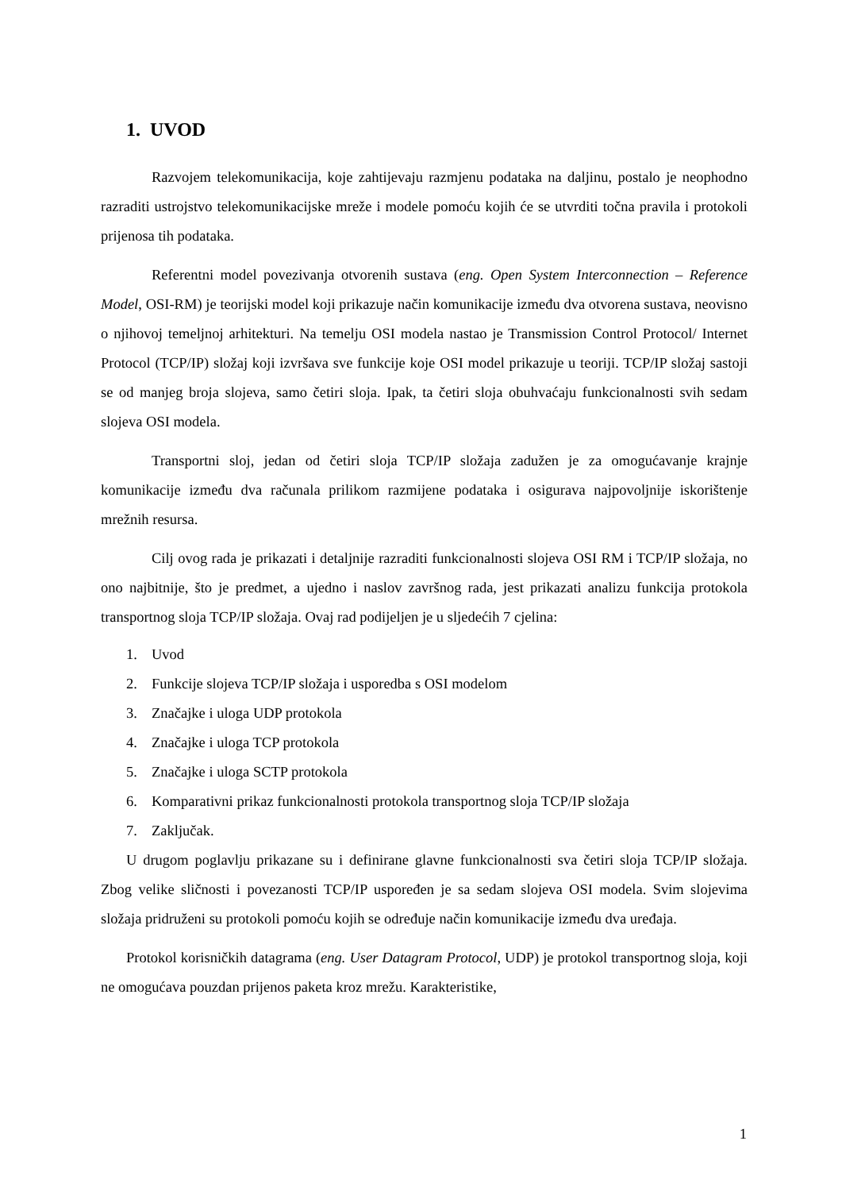1. UVOD
Razvojem telekomunikacija, koje zahtijevaju razmjenu podataka na daljinu, postalo je neophodno razraditi ustrojstvo telekomunikacijske mreže i modele pomoću kojih će se utvrditi točna pravila i protokoli prijenosa tih podataka.
Referentni model povezivanja otvorenih sustava (eng. Open System Interconnection – Reference Model, OSI-RM) je teorijski model koji prikazuje način komunikacije između dva otvorena sustava, neovisno o njihovoj temeljnoj arhitekturi. Na temelju OSI modela nastao je Transmission Control Protocol/ Internet Protocol (TCP/IP) složaj koji izvršava sve funkcije koje OSI model prikazuje u teoriji. TCP/IP složaj sastoji se od manjeg broja slojeva, samo četiri sloja. Ipak, ta četiri sloja obuhvaćaju funkcionalnosti svih sedam slojeva OSI modela.
Transportni sloj, jedan od četiri sloja TCP/IP složaja zadužen je za omogućavanje krajnje komunikacije između dva računala prilikom razmijene podataka i osigurava najpovoljnije iskorištenje mrežnih resursa.
Cilj ovog rada je prikazati i detaljnije razraditi funkcionalnosti slojeva OSI RM i TCP/IP složaja, no ono najbitnije, što je predmet, a ujedno i naslov završnog rada, jest prikazati analizu funkcija protokola transportnog sloja TCP/IP složaja. Ovaj rad podijeljen je u sljedećih 7 cjelina:
1. Uvod
2. Funkcije slojeva TCP/IP složaja i usporedba s OSI modelom
3. Značajke i uloga UDP protokola
4. Značajke i uloga TCP protokola
5. Značajke i uloga SCTP protokola
6. Komparativni prikaz funkcionalnosti protokola transportnog sloja TCP/IP složaja
7. Zaključak.
U drugom poglavlju prikazane su i definirane glavne funkcionalnosti sva četiri sloja TCP/IP složaja. Zbog velike sličnosti i povezanosti TCP/IP uspoređen je sa sedam slojeva OSI modela. Svim slojevima složaja pridruženi su protokoli pomoću kojih se određuje način komunikacije između dva uređaja.
Protokol korisničkih datagrama (eng. User Datagram Protocol, UDP) je protokol transportnog sloja, koji ne omogućava pouzdan prijenos paketa kroz mrežu. Karakteristike,
1